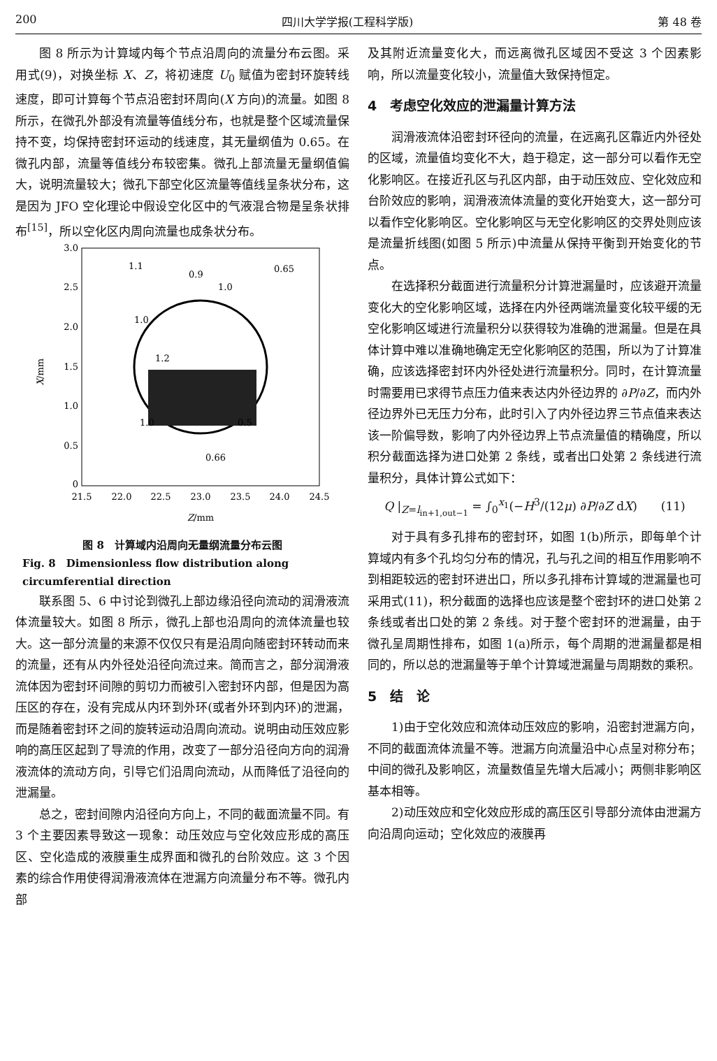200 四川大学学报(工程科学版) 第 48 卷
图 8 所示为计算域内每个节点沿周向的流量分布云图。采用式(9)，对换坐标 X、Z，将初速度 U<sub>0</sub> 赋值为密封环旋转线速度，即可计算每个节点沿密封环周向(X 方向)的流量。如图 8 所示，在微孔外部没有流量等值线分布，也就是整个区域流量保持不变，均保持密封环运动的线速度，其无量纲值为 0.65。在微孔内部，流量等值线分布较密集。微孔上部流量无量纲值偏大，说明流量较大；微孔下部空化区流量等值线呈条状分布，这是因为 JFO 空化理论中假设空化区中的气液混合物是呈条状排布<sup>[15]</sup>，所以空化区内周向流量也成条状分布。
3.0
2.5
2.0
1.5
1.0
0.5
0
21.5
22.0
22.5
23.0
23.5
24.0
24.5
1.1
0.9
0.65
1.0
1.0
1.2
1.0
0.5
0.66
Z/mm
X/mm
图 8　计算域内沿周向无量纲流量分布云图
Fig. 8　Dimensionless flow distribution along circumferential direction
联系图 5、6 中讨论到微孔上部边缘沿径向流动的润滑液流体流量较大。如图 8 所示，微孔上部也沿周向的流体流量也较大。这一部分流量的来源不仅仅只有是沿周向随密封环转动而来的流量，还有从内外径处沿径向流过来。简而言之，部分润滑液流体因为密封环间隙的剪切力而被引入密封环内部，但是因为高压区的存在，没有完成从内环到外环(或者外环到内环)的泄漏，而是随着密封环之间的旋转运动沿周向流动。说明由动压效应影响的高压区起到了导流的作用，改变了一部分沿径向方向的润滑液流体的流动方向，引导它们沿周向流动，从而降低了沿径向的泄漏量。
总之，密封间隙内沿径向方向上，不同的截面流量不同。有 3 个主要因素导致这一现象：动压效应与空化效应形成的高压区、空化造成的液膜重生成界面和微孔的台阶效应。这 3 个因素的综合作用使得润滑液流体在泄漏方向流量分布不等。微孔内部
及其附近流量变化大，而远离微孔区域因不受这 3 个因素影响，所以流量变化较小，流量值大致保持恒定。
4　考虑空化效应的泄漏量计算方法
润滑液流体沿密封环径向的流量，在远离孔区靠近内外径处的区域，流量值均变化不大，趋于稳定，这一部分可以看作无空化影响区。在接近孔区与孔区内部，由于动压效应、空化效应和台阶效应的影响，润滑液流体流量的变化开始变大，这一部分可以看作空化影响区。空化影响区与无空化影响区的交界处则应该是流量折线图(如图 5 所示)中流量从保持平衡到开始变化的节点。
在选择积分截面进行流量积分计算泄漏量时，应该避开流量变化大的空化影响区域，选择在内外径两端流量变化较平缓的无空化影响区域进行流量积分以获得较为准确的泄漏量。但是在具体计算中难以准确地确定无空化影响区的范围，所以为了计算准确，应该选择密封环内外径处进行流量积分。同时，在计算流量时需要用已求得节点压力值来表达内外径边界的 ∂P/∂Z，而内外径边界外已无压力分布，此时引入了内外径边界三节点值来表达该一阶偏导数，影响了内外径边界上节点流量值的精确度，所以积分截面选择为进口处第 2 条线，或者出口处第 2 条线进行流量积分，具体计算公式如下：
Q |<sub>Z=l<sub>in+1,out−1</sub></sub> = ∫<sub>0</sub><sup>x<sub>1</sub></sup>(−H<sup>3</sup>/(12μ) ∂P/∂Z dX)　　(11)
对于具有多孔排布的密封环，如图 1(b)所示，即每单个计算域内有多个孔均匀分布的情况，孔与孔之间的相互作用影响不到相距较远的密封环进出口，所以多孔排布计算域的泄漏量也可采用式(11)，积分截面的选择也应该是整个密封环的进口处第 2 条线或者出口处的第 2 条线。对于整个密封环的泄漏量，由于微孔呈周期性排布，如图 1(a)所示，每个周期的泄漏量都是相同的，所以总的泄漏量等于单个计算域泄漏量与周期数的乘积。
5　结　论
1)由于空化效应和流体动压效应的影响，沿密封泄漏方向，不同的截面流体流量不等。泄漏方向流量沿中心点呈对称分布；中间的微孔及影响区，流量数值呈先增大后减小；两侧非影响区基本相等。
2)动压效应和空化效应形成的高压区引导部分流体由泄漏方向沿周向运动；空化效应的液膜再